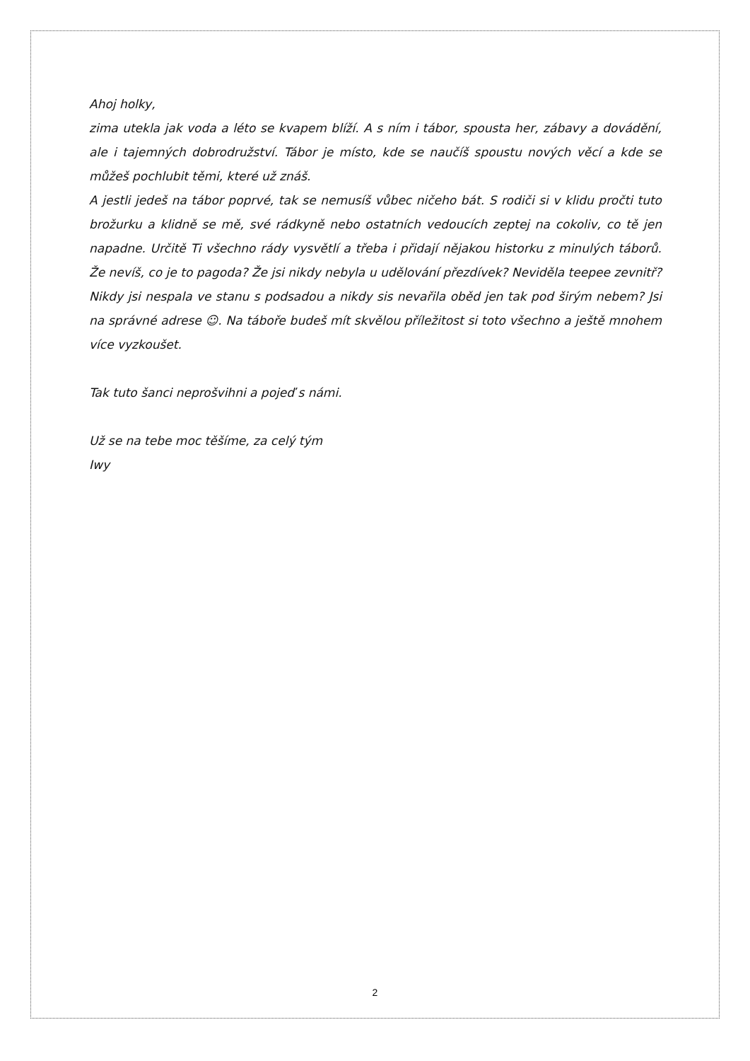Ahoj holky,
zima utekla jak voda a léto se kvapem blíží. A s ním i tábor, spousta her, zábavy a dovádění, ale i tajemných dobrodružství. Tábor je místo, kde se naučíš spoustu nových věcí a kde se můžeš pochlubit těmi, které už znáš.
A jestli jedeš na tábor poprvé, tak se nemusíš vůbec ničeho bát. S rodiči si v klidu pročti tuto brožurku a klidně se mě, své rádkyně nebo ostatních vedoucích zeptej na cokoliv, co tě jen napadne. Určitě Ti všechno rády vysvětlí a třeba i přidají nějakou historku z minulých táborů. Že nevíš, co je to pagoda? Že jsi nikdy nebyla u udělování přezdívek? Neviděla teepee zevnitř? Nikdy jsi nespala ve stanu s podsadou a nikdy sis nevařila oběd jen tak pod širým nebem? Jsi na správné adrese ☺. Na táboře budeš mít skvělou příležitost si toto všechno a ještě mnohem více vyzkoušet.
Tak tuto šanci neprošvihni a pojeď s námi.
Už se na tebe moc těšíme, za celý tým
Iwy
2